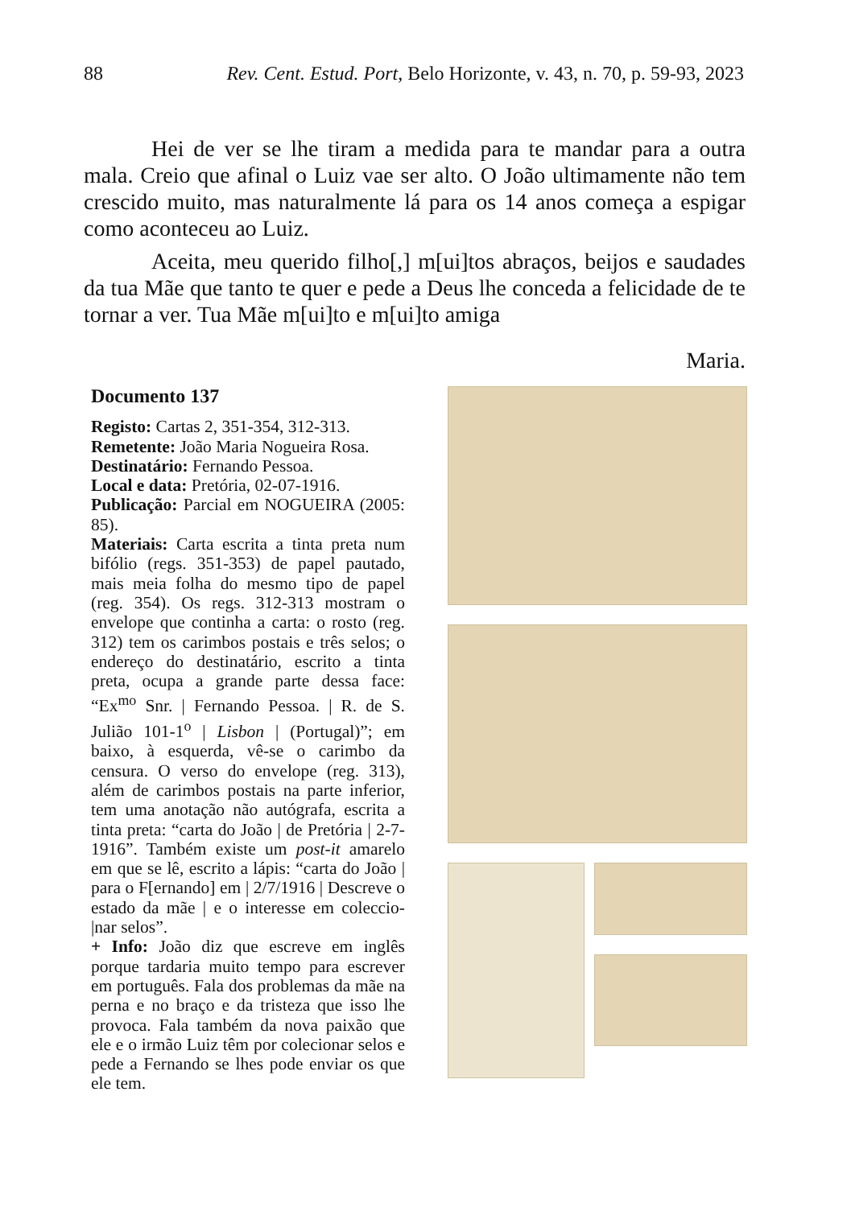88 Rev. Cent. Estud. Port, Belo Horizonte, v. 43, n. 70, p. 59-93, 2023
Hei de ver se lhe tiram a medida para te mandar para a outra mala. Creio que afinal o Luiz vae ser alto. O João ultimamente não tem crescido muito, mas naturalmente lá para os 14 anos começa a espigar como aconteceu ao Luiz.
Aceita, meu querido filho[,] m[ui]tos abraços, beijos e saudades da tua Mãe que tanto te quer e pede a Deus lhe conceda a felicidade de te tornar a ver. Tua Mãe m[ui]to e m[ui]to amiga
Maria.
Documento 137
Registo: Cartas 2, 351-354, 312-313.
Remetente: João Maria Nogueira Rosa.
Destinatário: Fernando Pessoa.
Local e data: Pretória, 02-07-1916.
Publicação: Parcial em NOGUEIRA (2005: 85).
Materiais: Carta escrita a tinta preta num bifólio (regs. 351-353) de papel pautado, mais meia folha do mesmo tipo de papel (reg. 354). Os regs. 312-313 mostram o envelope que continha a carta: o rosto (reg. 312) tem os carimbos postais e três selos; o endereço do destinatário, escrito a tinta preta, ocupa a grande parte dessa face: “Ex<sup>mo</sup> Snr. | Fernando Pessoa. | R. de S. Julião 101-1<sup>o</sup> | Lisbon | (Portugal)”; em baixo, à esquerda, vê-se o carimbo da censura. O verso do envelope (reg. 313), além de carimbos postais na parte inferior, tem uma anotação não autógrafa, escrita a tinta preta: “carta do João | de Pretória | 2-7-1916”. Também existe um post-it amarelo em que se lê, escrito a lápis: “carta do João | para o F[ernando] em | 2/7/1916 | Descreve o estado da mãe | e o interesse em coleccio-|nar selos”.
+ Info: João diz que escreve em inglês porque tardaria muito tempo para escrever em português. Fala dos problemas da mãe na perna e no braço e da tristeza que isso lhe provoca. Fala também da nova paixão que ele e o irmão Luiz têm por colecionar selos e pede a Fernando se lhes pode enviar os que ele tem.